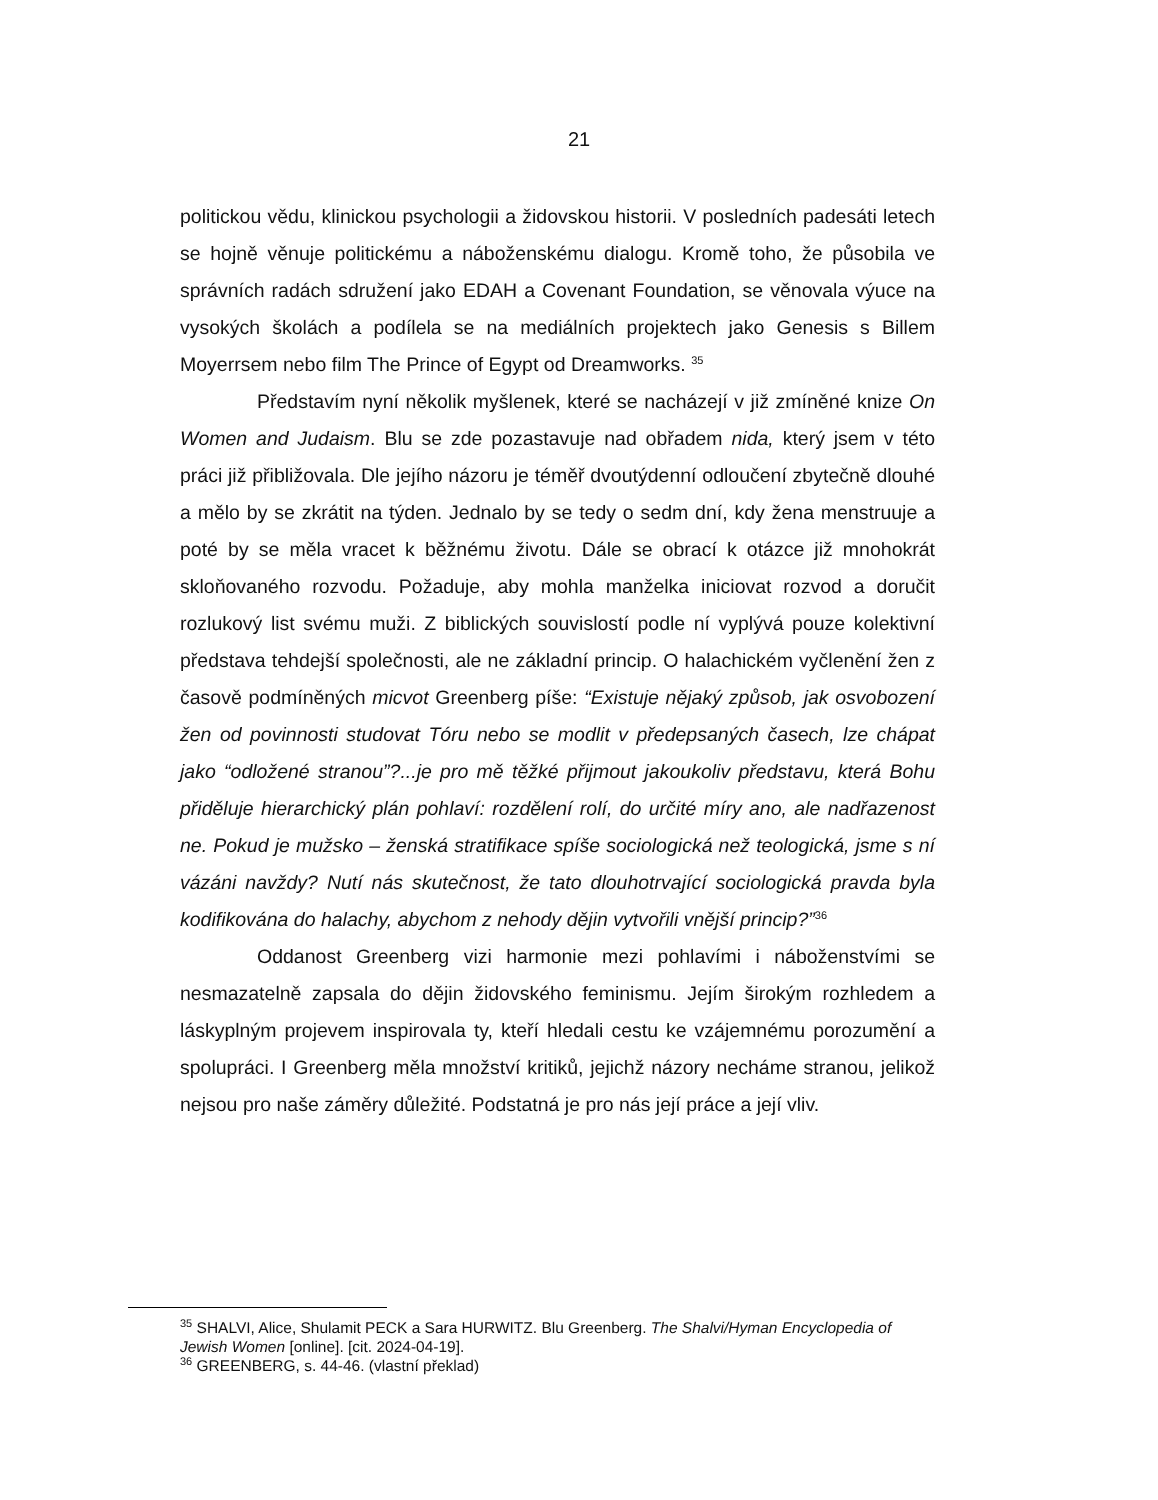21
politickou vědu, klinickou psychologii a židovskou historii. V posledních padesáti letech se hojně věnuje politickému a náboženskému dialogu. Kromě toho, že působila ve správních radách sdružení jako EDAH a Covenant Foundation, se věnovala výuce na vysokých školách a podílela se na mediálních projektech jako Genesis s Billem Moyerrsem nebo film The Prince of Egypt od Dreamworks. <sup>35</sup>
Představím nyní několik myšlenek, které se nacházejí v již zmíněné knize On Women and Judaism. Blu se zde pozastavuje nad obřadem nida, který jsem v této práci již přibližovala. Dle jejího názoru je téměř dvoutýdenní odloučení zbytečně dlouhé a mělo by se zkrátit na týden. Jednalo by se tedy o sedm dní, kdy žena menstruuje a poté by se měla vracet k běžnému životu. Dále se obrací k otázce již mnohokrát skloňovaného rozvodu. Požaduje, aby mohla manželka iniciovat rozvod a doručit rozlukový list svému muži. Z biblických souvislostí podle ní vyplývá pouze kolektivní představa tehdejší společnosti, ale ne základní princip. O halachickém vyčlenění žen z časově podmíněných micvot Greenberg píše: “Existuje nějaký způsob, jak osvobození žen od povinnosti studovat Tóru nebo se modlit v předepsaných časech, lze chápat jako “odložené stranou”?...je pro mě těžké přijmout jakoukoliv představu, která Bohu přiděluje hierarchický plán pohlaví: rozdělení rolí, do určité míry ano, ale nadřazenost ne. Pokud je mužsko – ženská stratifikace spíše sociologická než teologická, jsme s ní vázáni navždy? Nutí nás skutečnost, že tato dlouhotrvající sociologická pravda byla kodifikována do halachy, abychom z nehody dějin vytvořili vnější princip?”<sup>36</sup>
Oddanost Greenberg vizi harmonie mezi pohlavími i náboženstvími se nesmazatelně zapsala do dějin židovského feminismu. Jejím širokým rozhledem a láskyplným projevem inspirovala ty, kteří hledali cestu ke vzájemnému porozumění a spolupráci. I Greenberg měla množství kritiků, jejichž názory necháme stranou, jelikož nejsou pro naše záměry důležité. Podstatná je pro nás její práce a její vliv.
<sup>35</sup> SHALVI, Alice, Shulamit PECK a Sara HURWITZ. Blu Greenberg. The Shalvi/Hyman Encyclopedia of Jewish Women [online]. [cit. 2024-04-19].
<sup>36</sup> GREENBERG, s. 44-46. (vlastní překlad)